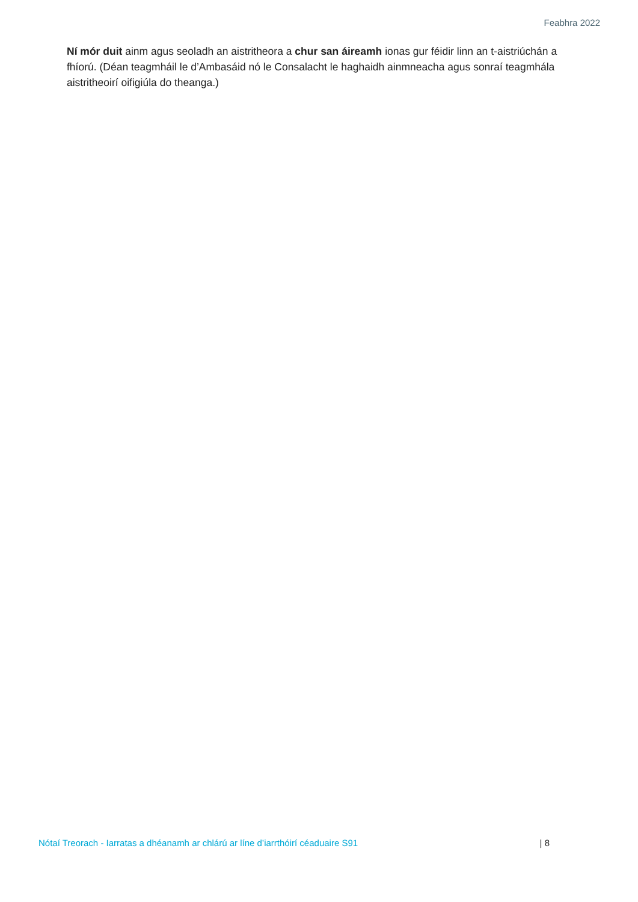Feabhra 2022
Ní mór duit ainm agus seoladh an aistritheora a chur san áireamh ionas gur féidir linn an t-aistriúchán a fhíorú. (Déan teagmháil le d’Ambasáid nó le Consalacht le haghaidh ainmneacha agus sonraí teagmhála aistritheoirí oifigiúla do theanga.)
Nótaí Treorach - Iarratas a dhéanamh ar chlárú ar líne d’iarrthóirí céaduaire S91 | 8